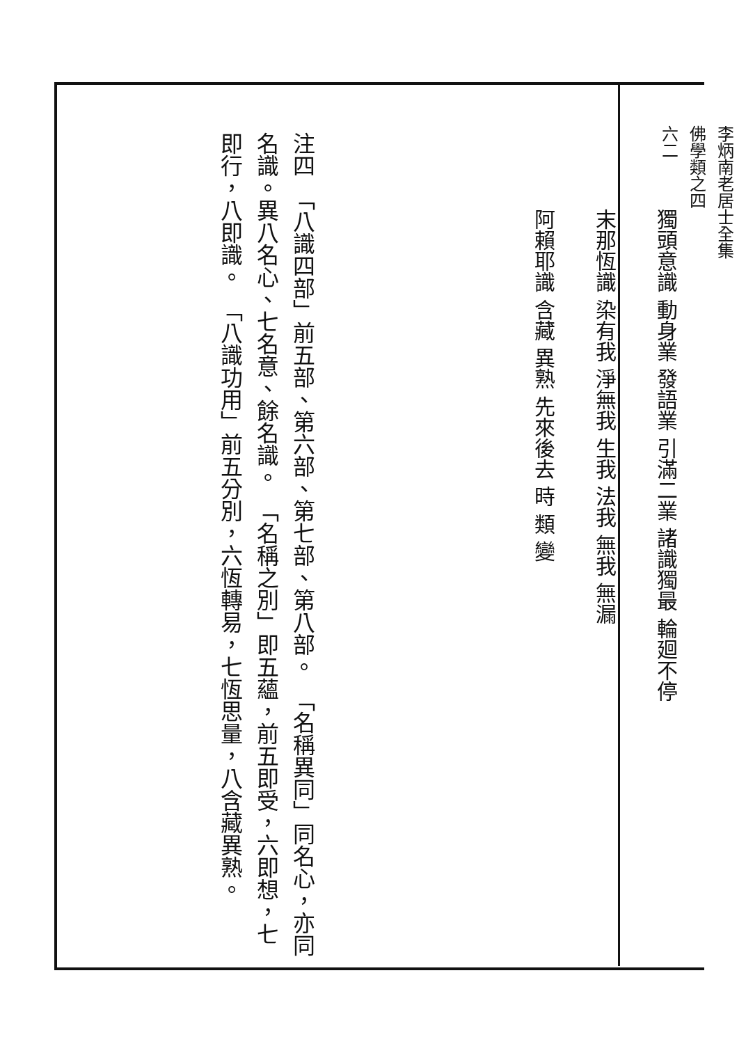李炳南老居士全集
佛學類之四
六二
獨頭意識 動身業 發語業 引滿二業 諸識獨最 輪廻不停
末那恆識 染有我 淨無我 生我 法我 無我 無漏
阿賴耶識 含藏 異熟 先來後去 時 類 變
注四　「八識四部」前五部、第六部、第七部、第八部。　「名稱異同」同名心，亦同名識。異八名心、七名意、餘名識。　「名稱之別」即五蘊，前五即受，六即想，七即行，八即識。　「八識功用」前五分別，六恆轉易，七恆思量，八含藏異熟。